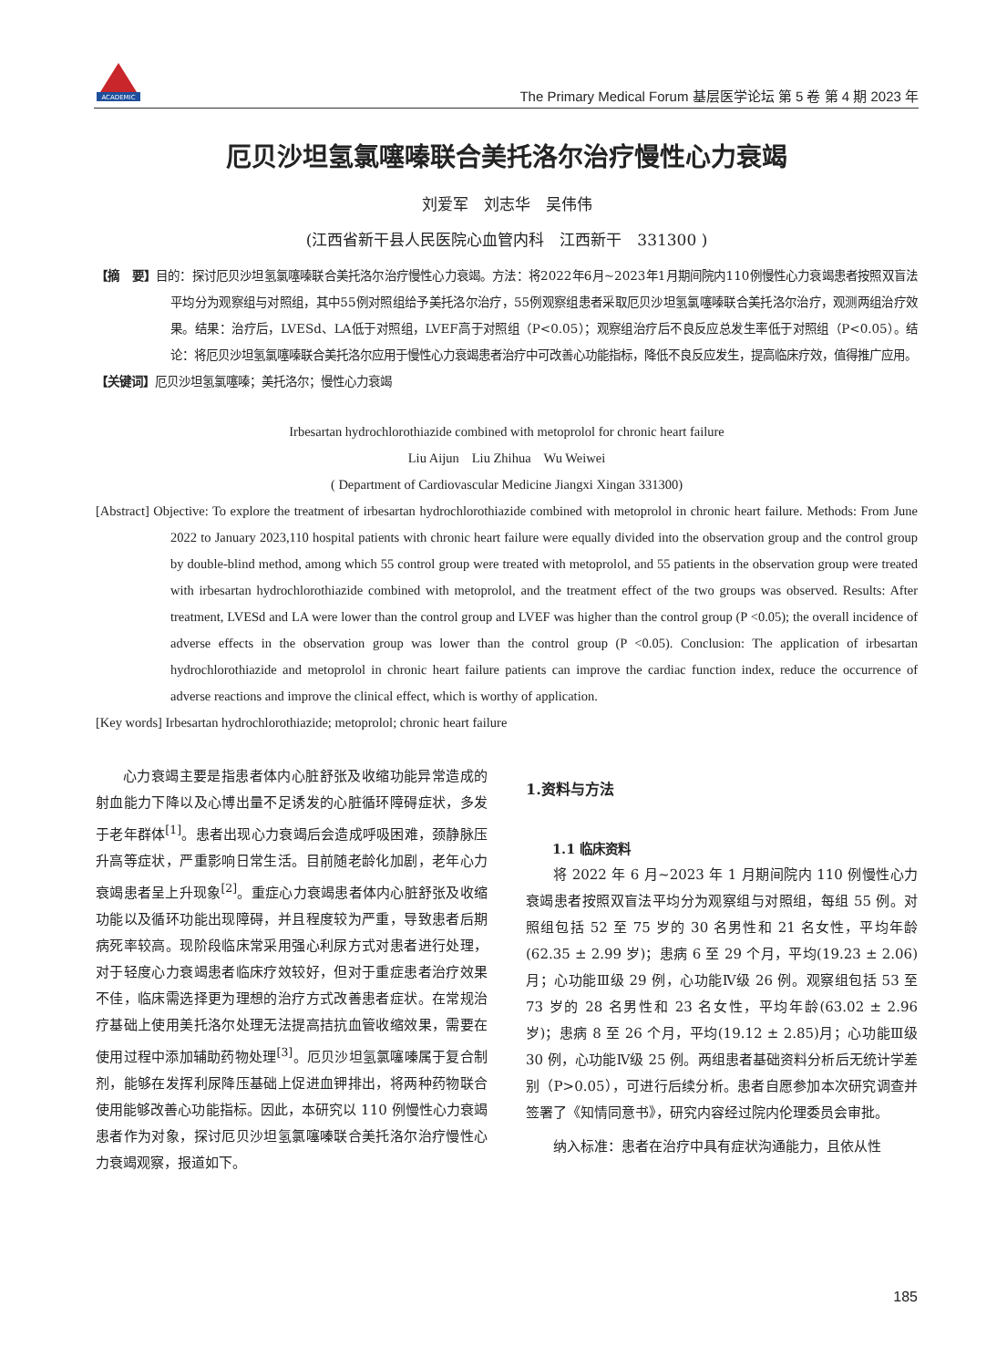ACADEMIC
The Primary Medical Forum 基层医学论坛 第 5 卷 第 4 期 2023 年
厄贝沙坦氢氯噻嗪联合美托洛尔治疗慢性心力衰竭
刘爱军　刘志华　吴伟伟
(江西省新干县人民医院心血管内科　江西新干　331300 )
【摘　要】目的：探讨厄贝沙坦氢氯噻嗪联合美托洛尔治疗慢性心力衰竭。方法：将2022年6月~2023年1月期间院内110例慢性心力衰竭患者按照双盲法平均分为观察组与对照组，其中55例对照组给予美托洛尔治疗，55例观察组患者采取厄贝沙坦氢氯噻嗪联合美托洛尔治疗，观测两组治疗效果。结果：治疗后，LVESd、LA低于对照组，LVEF高于对照组（P<0.05）；观察组治疗后不良反应总发生率低于对照组（P<0.05）。结论：将厄贝沙坦氢氯噻嗪联合美托洛尔应用于慢性心力衰竭患者治疗中可改善心功能指标，降低不良反应发生，提高临床疗效，值得推广应用。
【关键词】厄贝沙坦氢氯噻嗪；美托洛尔；慢性心力衰竭
Irbesartan hydrochlorothiazide combined with metoprolol for chronic heart failure
Liu Aijun　Liu Zhihua　Wu Weiwei
( Department of Cardiovascular Medicine Jiangxi Xingan 331300)
[Abstract] Objective: To explore the treatment of irbesartan hydrochlorothiazide combined with metoprolol in chronic heart failure. Methods: From June 2022 to January 2023,110 hospital patients with chronic heart failure were equally divided into the observation group and the control group by double-blind method, among which 55 control group were treated with metoprolol, and 55 patients in the observation group were treated with irbesartan hydrochlorothiazide combined with metoprolol, and the treatment effect of the two groups was observed. Results: After treatment, LVESd and LA were lower than the control group and LVEF was higher than the control group (P <0.05); the overall incidence of adverse effects in the observation group was lower than the control group (P <0.05). Conclusion: The application of irbesartan hydrochlorothiazide and metoprolol in chronic heart failure patients can improve the cardiac function index, reduce the occurrence of adverse reactions and improve the clinical effect, which is worthy of application.
[Key words] Irbesartan hydrochlorothiazide; metoprolol; chronic heart failure
心力衰竭主要是指患者体内心脏舒张及收缩功能异常造成的射血能力下降以及心博出量不足诱发的心脏循环障碍症状，多发于老年群体<sup>[1]</sup>。患者出现心力衰竭后会造成呼吸困难，颈静脉压升高等症状，严重影响日常生活。目前随老龄化加剧，老年心力衰竭患者呈上升现象<sup>[2]</sup>。重症心力衰竭患者体内心脏舒张及收缩功能以及循环功能出现障碍，并且程度较为严重，导致患者后期病死率较高。现阶段临床常采用强心利尿方式对患者进行处理，对于轻度心力衰竭患者临床疗效较好，但对于重症患者治疗效果不佳，临床需选择更为理想的治疗方式改善患者症状。在常规治疗基础上使用美托洛尔处理无法提高拮抗血管收缩效果，需要在使用过程中添加辅助药物处理<sup>[3]</sup>。厄贝沙坦氢氯噻嗪属于复合制剂，能够在发挥利尿降压基础上促进血钾排出，将两种药物联合使用能够改善心功能指标。因此，本研究以 110 例慢性心力衰竭患者作为对象，探讨厄贝沙坦氢氯噻嗪联合美托洛尔治疗慢性心力衰竭观察，报道如下。
1.资料与方法
1.1 临床资料
将 2022 年 6 月~2023 年 1 月期间院内 110 例慢性心力衰竭患者按照双盲法平均分为观察组与对照组，每组 55 例。对照组包括 52 至 75 岁的 30 名男性和 21 名女性，平均年龄(62.35 ± 2.99 岁)；患病 6 至 29 个月，平均(19.23 ± 2.06)月；心功能Ⅲ级 29 例，心功能Ⅳ级 26 例。观察组包括 53 至 73 岁的 28 名男性和 23 名女性，平均年龄(63.02 ± 2.96 岁)；患病 8 至 26 个月，平均(19.12 ± 2.85)月；心功能Ⅲ级 30 例，心功能Ⅳ级 25 例。两组患者基础资料分析后无统计学差别（P>0.05），可进行后续分析。患者自愿参加本次研究调查并签署了《知情同意书》，研究内容经过院内伦理委员会审批。
纳入标准：患者在治疗中具有症状沟通能力，且依从性
185